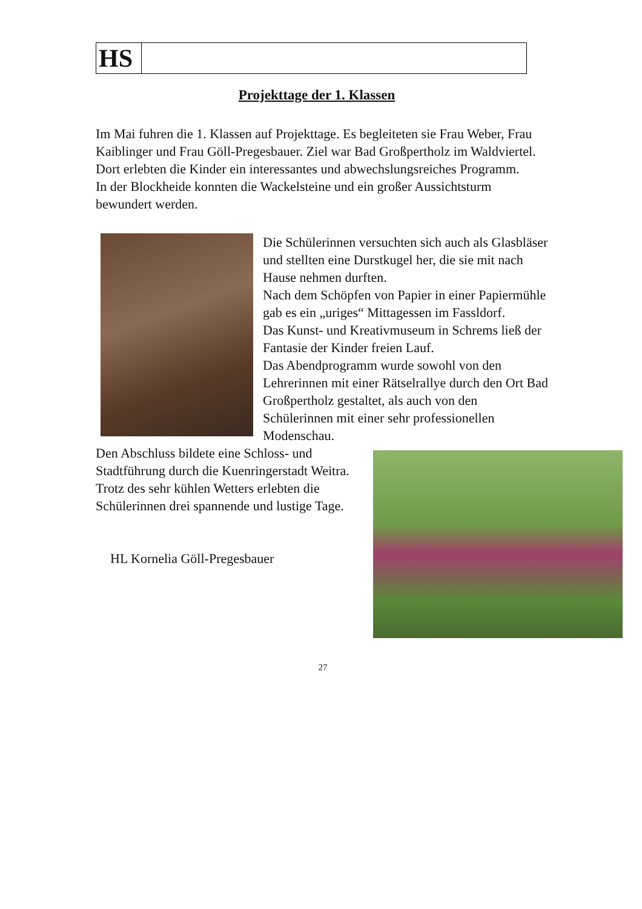| HS | |
Projekttage der 1. Klassen
Im Mai fuhren die 1. Klassen auf Projekttage. Es begleiteten sie Frau Weber, Frau Kaiblinger und Frau Göll-Pregesbauer. Ziel war Bad Großpertholz im Waldviertel.
Dort erlebten die Kinder ein interessantes und abwechslungsreiches Programm.
In der Blockheide konnten die Wackelsteine und ein großer Aussichtsturm bewundert werden.
Die Schülerinnen versuchten sich auch als Glasbläser und stellten eine Durstkugel her, die sie mit nach Hause nehmen durften.
Nach dem Schöpfen von Papier in einer Papiermühle gab es ein „uriges“ Mittagessen im Fassldorf.
Das Kunst- und Kreativmuseum in Schrems ließ der Fantasie der Kinder freien Lauf.
Das Abendprogramm wurde sowohl von den Lehrerinnen mit einer Rätselrallye durch den Ort Bad Großpertholz gestaltet, als auch von den Schülerinnen mit einer sehr professionellen Modenschau.
Den Abschluss bildete eine Schloss- und Stadtführung durch die Kuenringerstadt Weitra.
Trotz des sehr kühlen Wetters erlebten die Schülerinnen drei spannende und lustige Tage.
HL Kornelia Göll-Pregesbauer
27